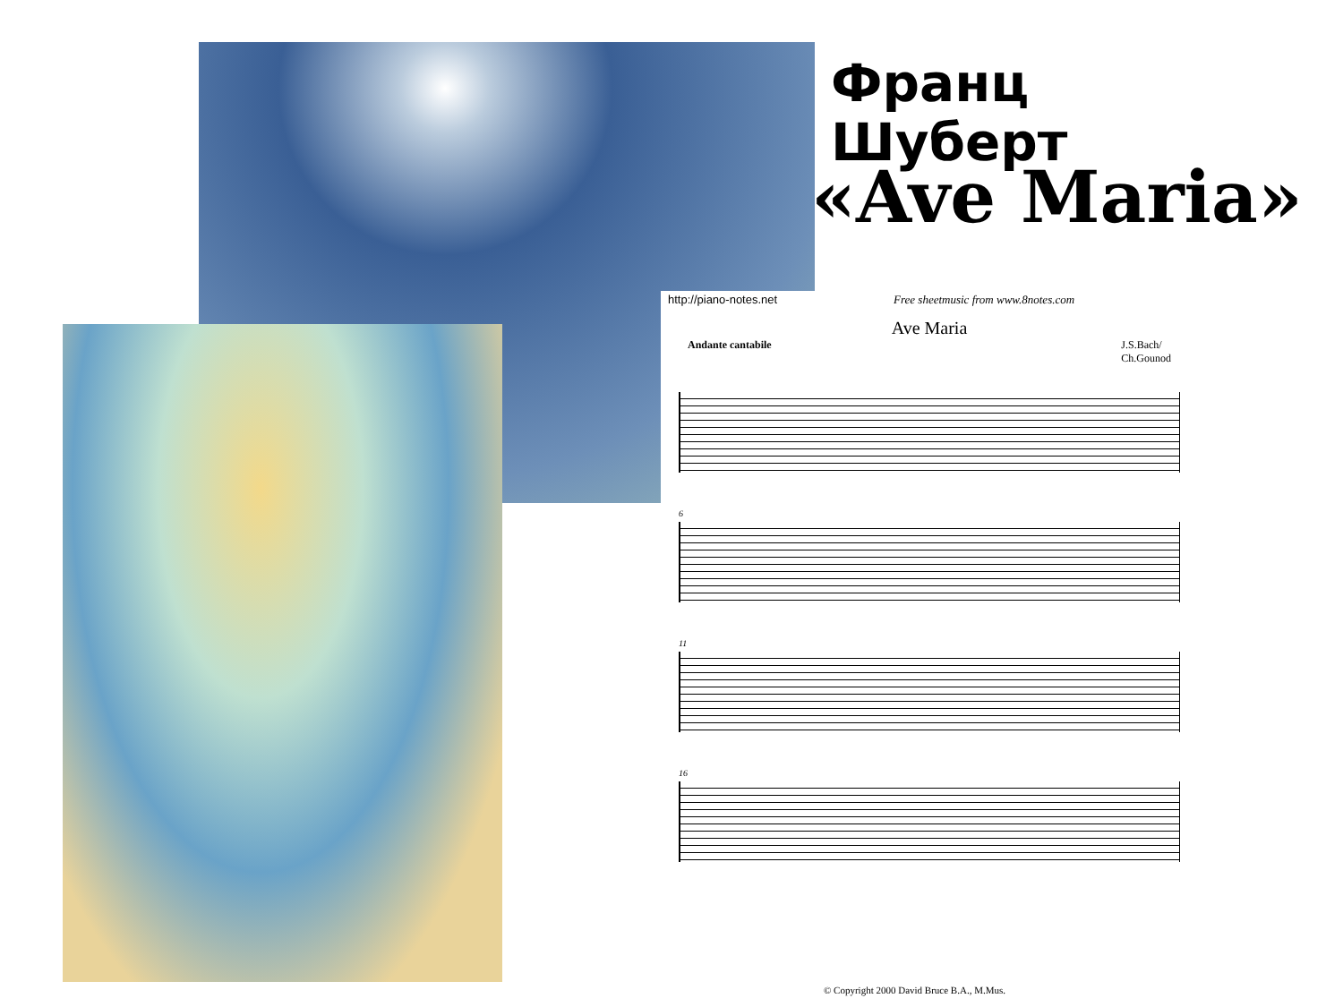Франц
Шуберт
«Ave Maria»
http://piano-notes.net Free sheetmusic from www.8notes.com
Ave Maria
Andante cantabile J.S.Bach/
Ch.Gounod
6
11
16
© Copyright 2000 David Bruce B.A., M.Mus.